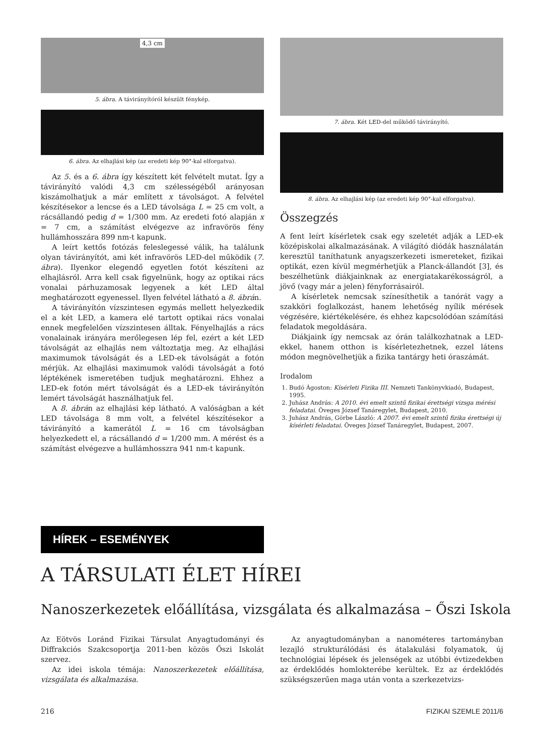4,3 cm
5. ábra. A távirányítóról készült fénykép.
6. ábra. Az elhajlási kép (az eredeti kép 90°-kal elforgatva).
Az 5. és a 6. ábra így készített két felvételt mutat. Így a távirányító valódi 4,3 cm szélességéből arányosan kiszámolhatjuk a már említett x távolságot. A felvétel készítésekor a lencse és a LED távolsága L = 25 cm volt, a rácsállandó pedig d = 1/300 mm. Az eredeti fotó alapján x = 7 cm, a számítást elvégezve az infravörös fény hullámhosszára 899 nm-t kapunk.
A leírt kettős fotózás feleslegessé válik, ha találunk olyan távirányítót, ami két infravörös LED-del működik (7. ábra). Ilyenkor elegendő egyetlen fotót készíteni az elhajlásról. Arra kell csak figyelnünk, hogy az optikai rács vonalai párhuzamosak legyenek a két LED által meghatározott egyenessel. Ilyen felvétel látható a 8. ábrán.
A távirányítón vízszintesen egymás mellett helyezkedik el a két LED, a kamera elé tartott optikai rács vonalai ennek megfelelően vízszintesen álltak. Fényelhajlás a rács vonalainak irányára merőlegesen lép fel, ezért a két LED távolságát az elhajlás nem változtatja meg. Az elhajlási maximumok távolságát és a LED-ek távolságát a fotón mérjük. Az elhajlási maximumok valódi távolságát a fotó léptékének ismeretében tudjuk meghatározni. Ehhez a LED-ek fotón mért távolságát és a LED-ek távirányítón lemért távolságát használhatjuk fel.
A 8. ábrán az elhajlási kép látható. A valóságban a két LED távolsága 8 mm volt, a felvétel készítésekor a távirányító a kamerától L = 16 cm távolságban helyezkedett el, a rácsállandó d = 1/200 mm. A mérést és a számítást elvégezve a hullámhosszra 941 nm-t kapunk.
7. ábra. Két LED-del működő távirányító.
8. ábra. Az elhajlási kép (az eredeti kép 90°-kal elforgatva).
Összegzés
A fent leírt kísérletek csak egy szeletét adják a LED-ek középiskolai alkalmazásának. A világító diódák használatán keresztül taníthatunk anyagszerkezeti ismereteket, fizikai optikát, ezen kívül megmérhetjük a Planck-állandót [3], és beszélhetünk diákjainknak az energiatakarékosságról, a jövő (vagy már a jelen) fényforrásairól.
A kísérletek nemcsak színesíthetik a tanórát vagy a szakköri foglalkozást, hanem lehetőség nyílik mérések végzésére, kiértékelésére, és ehhez kapcsolódóan számítási feladatok megoldására.
Diákjaink így nemcsak az órán találkozhatnak a LED-ekkel, hanem otthon is kísérletezhetnek, ezzel látens módon megnövelhetjük a fizika tantárgy heti óraszámát.
Irodalom
1. Budó Ágoston: Kísérleti Fizika III. Nemzeti Tankönyvkiadó, Budapest, 1995.
2. Juhász András: A 2010. évi emelt szintű fizikai érettségi vizsga mérési feladatai. Öveges József Tanáregylet, Budapest, 2010.
3. Juhász András, Görbe László: A 2007. évi emelt szintű fizika érettségi új kísérleti feladatai. Öveges József Tanáregylet, Budapest, 2007.
HÍREK – ESEMÉNYEK
A TÁRSULATI ÉLET HÍREI
Nanoszerkezetek előállítása, vizsgálata és alkalmazása – Őszi Iskola
Az Eötvös Loránd Fizikai Társulat Anyagtudományi és Diffrakciós Szakcsoportja 2011-ben közös Őszi Iskolát szervez.
Az idei iskola témája: Nanoszerkezetek előállítása, vizsgálata és alkalmazása.
Az anyagtudományban a nanométeres tartományban lezajló strukturálódási és átalakulási folyamatok, új technológiai lépések és jelenségek az utóbbi évtizedekben az érdeklődés homlokterébe kerültek. Ez az érdeklődés szükségszerűen maga után vonta a szerkezetvizs-
216 FIZIKAI SZEMLE 2011/6